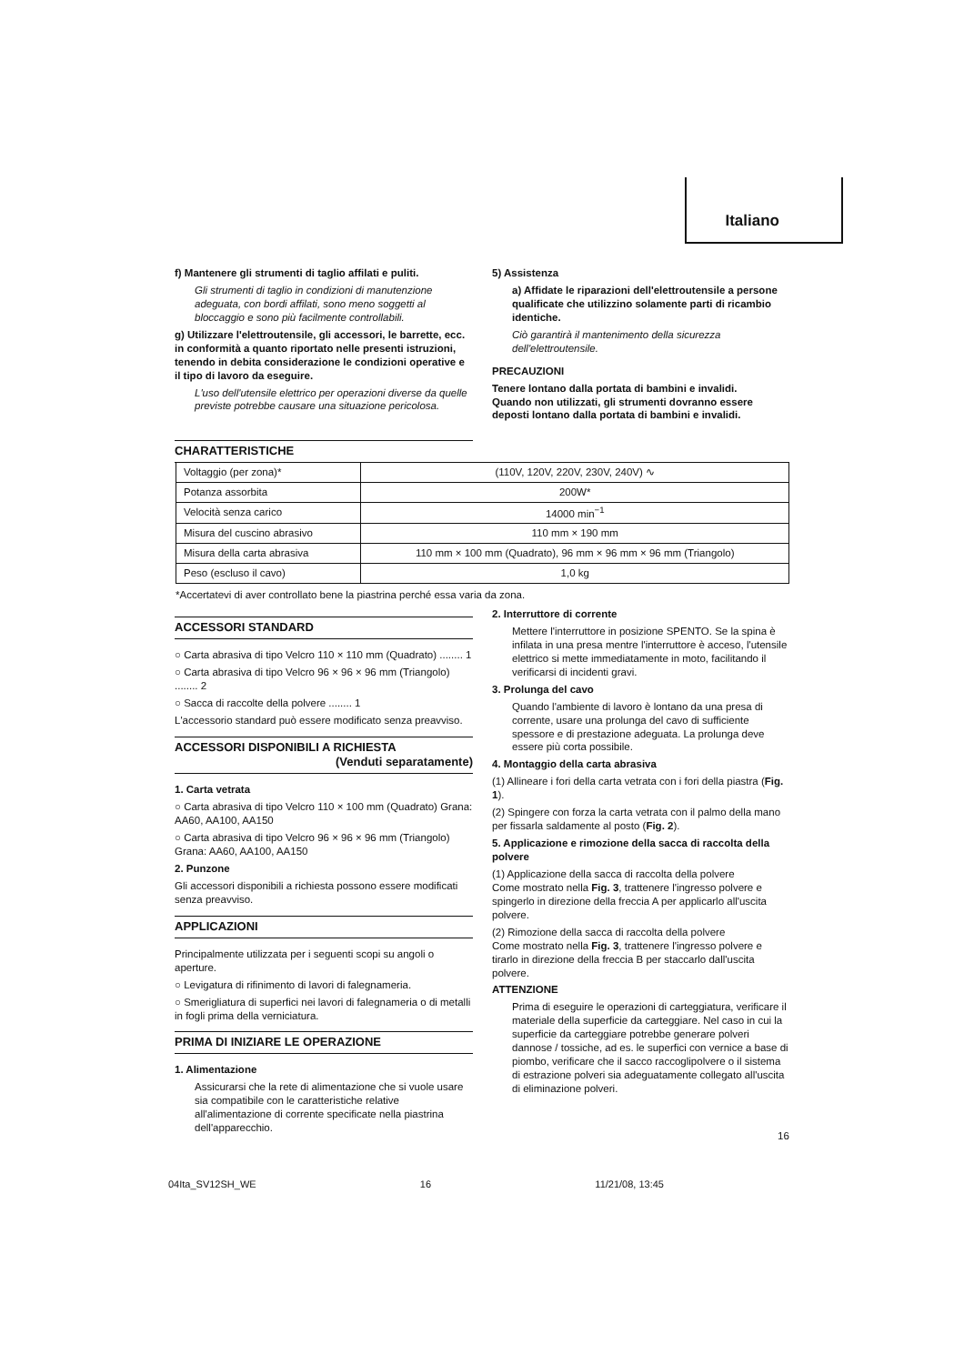Italiano
f) Mantenere gli strumenti di taglio affilati e puliti.
Gli strumenti di taglio in condizioni di manutenzione adeguata, con bordi affilati, sono meno soggetti al bloccaggio e sono più facilmente controllabili.
g) Utilizzare l'elettroutensile, gli accessori, le barrette, ecc. in conformità a quanto riportato nelle presenti istruzioni, tenendo in debita considerazione le condizioni operative e il tipo di lavoro da eseguire.
L'uso dell'utensile elettrico per operazioni diverse da quelle previste potrebbe causare una situazione pericolosa.
5) Assistenza
a) Affidate le riparazioni dell'elettroutensile a persone qualificate che utilizzino solamente parti di ricambio identiche.
Ciò garantirà il mantenimento della sicurezza dell'elettroutensile.
PRECAUZIONI
Tenere lontano dalla portata di bambini e invalidi.
Quando non utilizzati, gli strumenti dovranno essere deposti lontano dalla portata di bambini e invalidi.
CHARATTERISTICHE
| Voltaggio (per zona)* | (110V, 120V, 220V, 230V, 240V) ∿ |
| Potanza assorbita | 200W* |
| Velocità senza carico | 14000 min<sup>−1</sup> |
| Misura del cuscino abrasivo | 110 mm × 190 mm |
| Misura della carta abrasiva | 110 mm × 100 mm (Quadrato), 96 mm × 96 mm × 96 mm (Triangolo) |
| Peso (escluso il cavo) | 1,0 kg |
*Accertatevi di aver controllato bene la piastrina perché essa varia da zona.
ACCESSORI STANDARD
○ Carta abrasiva di tipo Velcro 110 × 110 mm (Quadrato) ........ 1
○ Carta abrasiva di tipo Velcro 96 × 96 × 96 mm (Triangolo) ........ 2
○ Sacca di raccolte della polvere ........ 1
L'accessorio standard può essere modificato senza preavviso.
ACCESSORI DISPONIBILI A RICHIESTA
(Venduti separatamente)
1. Carta vetrata
○ Carta abrasiva di tipo Velcro 110 × 100 mm (Quadrato) Grana: AA60, AA100, AA150
○ Carta abrasiva di tipo Velcro 96 × 96 × 96 mm (Triangolo) Grana: AA60, AA100, AA150
2. Punzone
Gli accessori disponibili a richiesta possono essere modificati senza preavviso.
APPLICAZIONI
Principalmente utilizzata per i seguenti scopi su angoli o aperture.
○ Levigatura di rifinimento di lavori di falegnameria.
○ Smerigliatura di superfici nei lavori di falegnameria o di metalli in fogli prima della verniciatura.
PRIMA DI INIZIARE LE OPERAZIONE
1. Alimentazione
Assicurarsi che la rete di alimentazione che si vuole usare sia compatibile con le caratteristiche relative all'alimentazione di corrente specificate nella piastrina dell'apparecchio.
2. Interruttore di corrente
Mettere l'interruttore in posizione SPENTO. Se la spina è infilata in una presa mentre l'interruttore è acceso, l'utensile elettrico si mette immediatamente in moto, facilitando il verificarsi di incidenti gravi.
3. Prolunga del cavo
Quando l'ambiente di lavoro è lontano da una presa di corrente, usare una prolunga del cavo di sufficiente spessore e di prestazione adeguata. La prolunga deve essere più corta possibile.
4. Montaggio della carta abrasiva
(1) Allineare i fori della carta vetrata con i fori della piastra (Fig. 1).
(2) Spingere con forza la carta vetrata con il palmo della mano per fissarla saldamente al posto (Fig. 2).
5. Applicazione e rimozione della sacca di raccolta della polvere
(1) Applicazione della sacca di raccolta della polvere
Come mostrato nella Fig. 3, trattenere l'ingresso polvere e spingerlo in direzione della freccia A per applicarlo all'uscita polvere.
(2) Rimozione della sacca di raccolta della polvere
Come mostrato nella Fig. 3, trattenere l'ingresso polvere e tirarlo in direzione della freccia B per staccarlo dall'uscita polvere.
ATTENZIONE
Prima di eseguire le operazioni di carteggiatura, verificare il materiale della superficie da carteggiare. Nel caso in cui la superficie da carteggiare potrebbe generare polveri dannose / tossiche, ad es. le superfici con vernice a base di piombo, verificare che il sacco raccoglipolvere o il sistema di estrazione polveri sia adeguatamente collegato all'uscita di eliminazione polveri.
16
04Ita_SV12SH_WE 16 11/21/08, 13:45